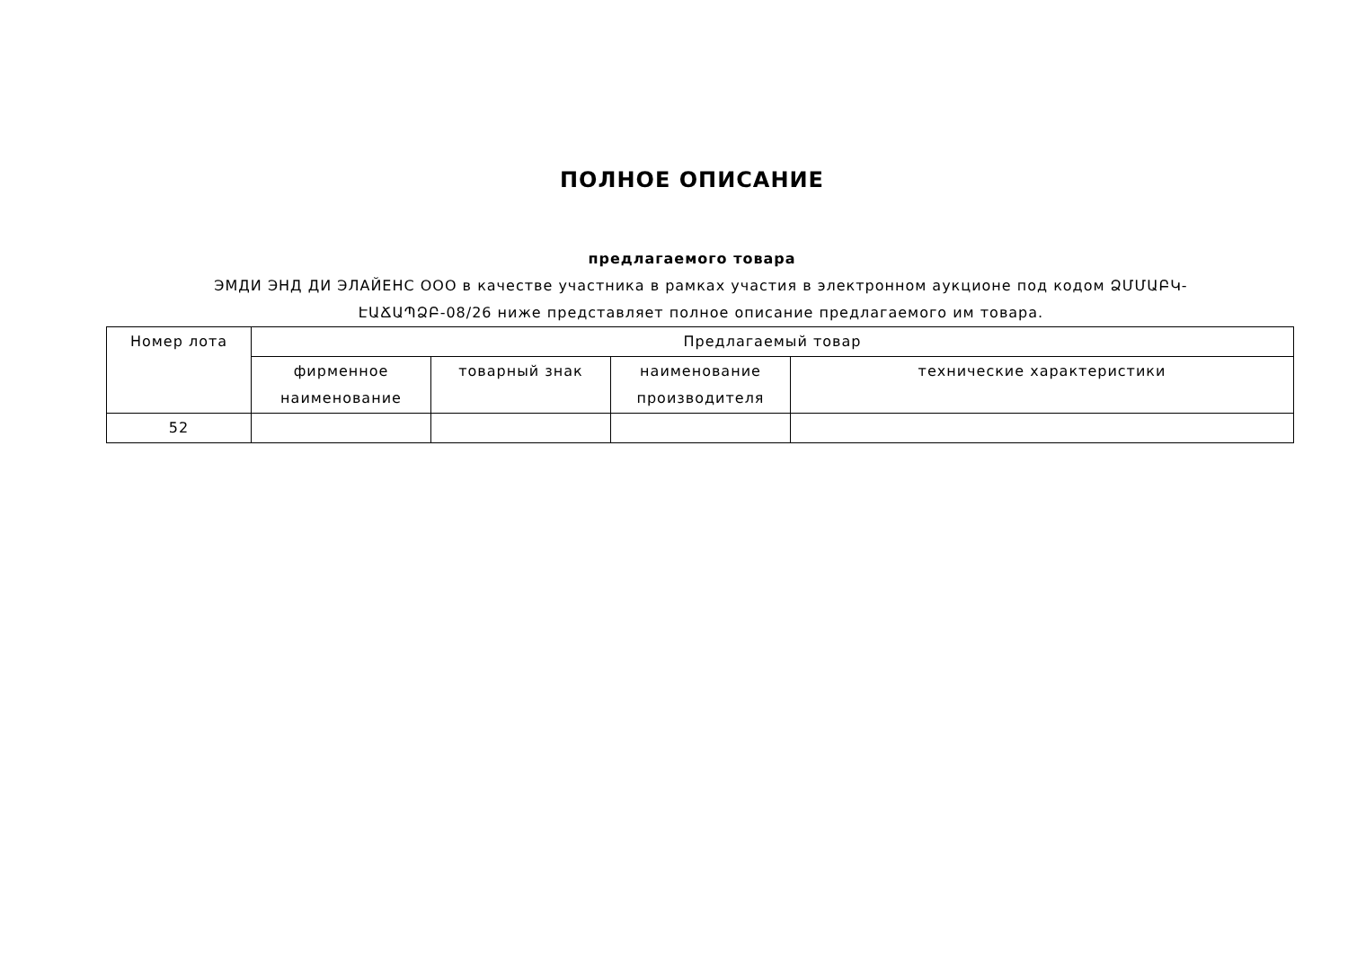ПОЛНОЕ ОПИСАНИЕ
предлагаемого товара
ЭМДИ ЭНД ДИ ЭЛАЙЕНС ООО в качестве участника в рамках участия в электронном аукционе под кодом ՁՄՄԱԲԿ-ԷԱՃԱՊՁԲ-08/26 ниже представляет полное описание предлагаемого им товара.
| Номер лота | Предлагаемый товар | | | |
| --- | --- | --- | --- | --- |
| | фирменное наименование | товарный знак | наименование производителя | технические характеристики |
| 52 | | | | |